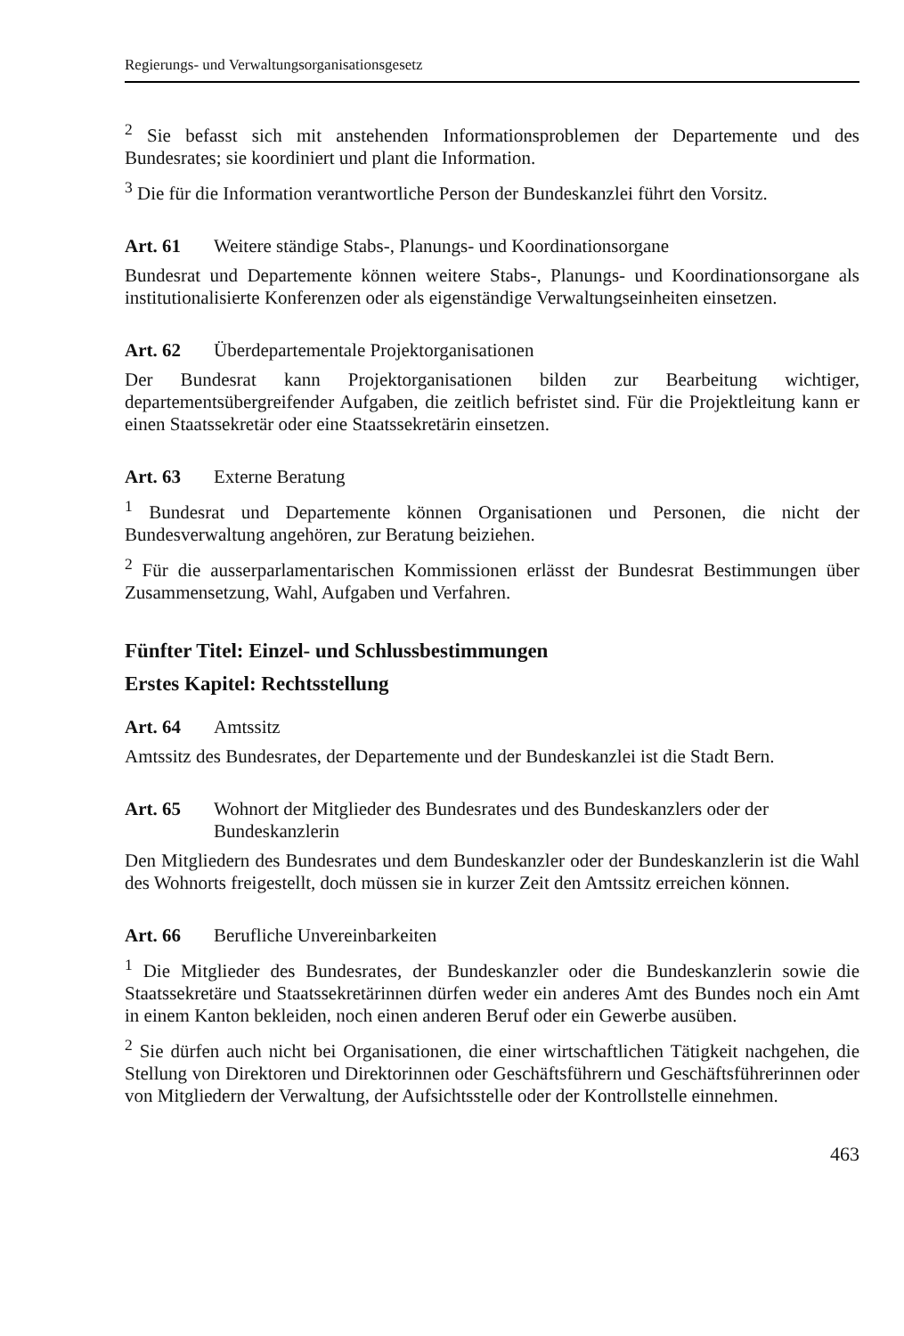Regierungs- und Verwaltungsorganisationsgesetz
<sup>2</sup> Sie befasst sich mit anstehenden Informationsproblemen der Departemente und des Bundesrates; sie koordiniert und plant die Information.
<sup>3</sup> Die für die Information verantwortliche Person der Bundeskanzlei führt den Vorsitz.
Art. 61 Weitere ständige Stabs-, Planungs- und Koordinationsorgane
Bundesrat und Departemente können weitere Stabs-, Planungs- und Koordinationsorgane als institutionalisierte Konferenzen oder als eigenständige Verwaltungseinheiten einsetzen.
Art. 62 Überdepartementale Projektorganisationen
Der Bundesrat kann Projektorganisationen bilden zur Bearbeitung wichtiger, departementsübergreifender Aufgaben, die zeitlich befristet sind. Für die Projektleitung kann er einen Staatssekretär oder eine Staatssekretärin einsetzen.
Art. 63 Externe Beratung
<sup>1</sup> Bundesrat und Departemente können Organisationen und Personen, die nicht der Bundesverwaltung angehören, zur Beratung beiziehen.
<sup>2</sup> Für die ausserparlamentarischen Kommissionen erlässt der Bundesrat Bestimmungen über Zusammensetzung, Wahl, Aufgaben und Verfahren.
Fünfter Titel: Einzel- und Schlussbestimmungen
Erstes Kapitel: Rechtsstellung
Art. 64 Amtssitz
Amtssitz des Bundesrates, der Departemente und der Bundeskanzlei ist die Stadt Bern.
Art. 65 Wohnort der Mitglieder des Bundesrates und des Bundeskanzlers oder der Bundeskanzlerin
Den Mitgliedern des Bundesrates und dem Bundeskanzler oder der Bundeskanzlerin ist die Wahl des Wohnorts freigestellt, doch müssen sie in kurzer Zeit den Amtssitz erreichen können.
Art. 66 Berufliche Unvereinbarkeiten
<sup>1</sup> Die Mitglieder des Bundesrates, der Bundeskanzler oder die Bundeskanzlerin sowie die Staatssekretäre und Staatssekretärinnen dürfen weder ein anderes Amt des Bundes noch ein Amt in einem Kanton bekleiden, noch einen anderen Beruf oder ein Gewerbe ausüben.
<sup>2</sup> Sie dürfen auch nicht bei Organisationen, die einer wirtschaftlichen Tätigkeit nachgehen, die Stellung von Direktoren und Direktorinnen oder Geschäftsführern und Geschäftsführerinnen oder von Mitgliedern der Verwaltung, der Aufsichtsstelle oder der Kontrollstelle einnehmen.
463